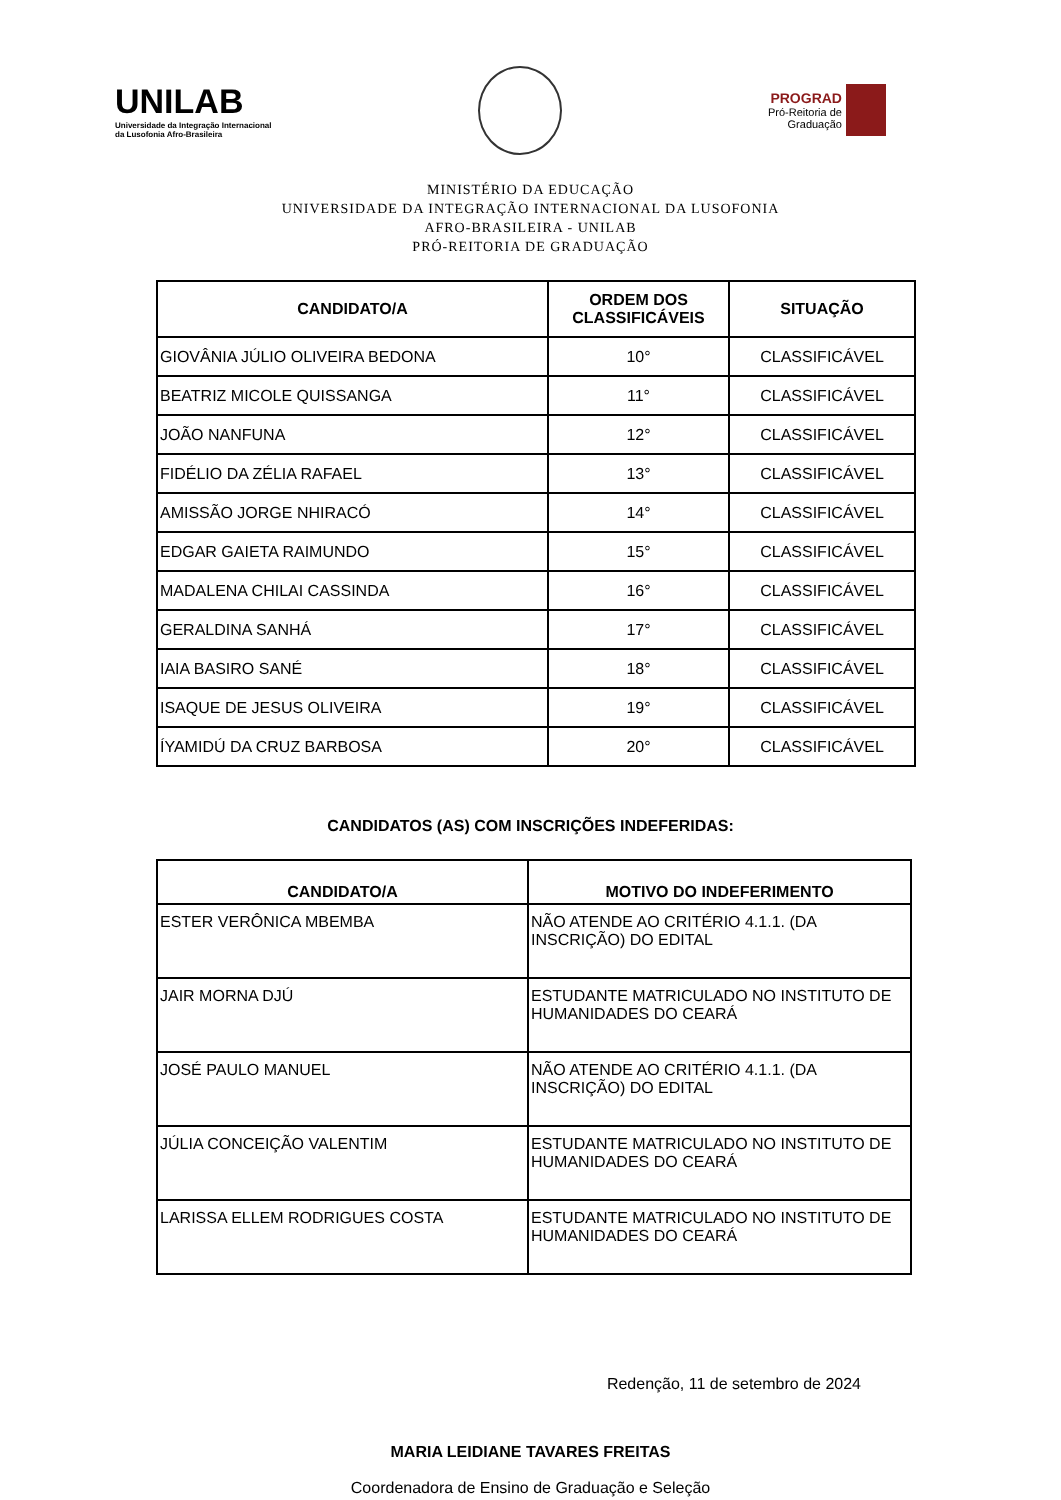UNILAB
Universidade da Integração Internacional
da Lusofonia Afro-Brasileira
PROGRAD
Pró-Reitoria de
Graduação
MINISTÉRIO DA EDUCAÇÃO
UNIVERSIDADE DA INTEGRAÇÃO INTERNACIONAL DA LUSOFONIA
AFRO-BRASILEIRA - UNILAB
PRÓ-REITORIA DE GRADUAÇÃO
| CANDIDATO/A | ORDEM DOS CLASSIFICÁVEIS | SITUAÇÃO |
| --- | --- | --- |
| GIOVÂNIA JÚLIO OLIVEIRA BEDONA | 10° | CLASSIFICÁVEL |
| BEATRIZ MICOLE QUISSANGA | 11° | CLASSIFICÁVEL |
| JOÃO NANFUNA | 12° | CLASSIFICÁVEL |
| FIDÉLIO DA ZÉLIA RAFAEL | 13° | CLASSIFICÁVEL |
| AMISSÃO JORGE NHIRACÓ | 14° | CLASSIFICÁVEL |
| EDGAR GAIETA RAIMUNDO | 15° | CLASSIFICÁVEL |
| MADALENA CHILAI CASSINDA | 16° | CLASSIFICÁVEL |
| GERALDINA SANHÁ | 17° | CLASSIFICÁVEL |
| IAIA BASIRO SANÉ | 18° | CLASSIFICÁVEL |
| ISAQUE DE JESUS OLIVEIRA | 19° | CLASSIFICÁVEL |
| ÍYAMIDÚ DA CRUZ BARBOSA | 20° | CLASSIFICÁVEL |
CANDIDATOS (AS) COM INSCRIÇÕES INDEFERIDAS:
| CANDIDATO/A | MOTIVO DO INDEFERIMENTO |
| --- | --- |
| ESTER VERÔNICA MBEMBA | NÃO ATENDE AO CRITÉRIO 4.1.1. (DA INSCRIÇÃO) DO EDITAL |
| JAIR MORNA DJÚ | ESTUDANTE MATRICULADO NO INSTITUTO DE HUMANIDADES DO CEARÁ |
| JOSÉ PAULO MANUEL | NÃO ATENDE AO CRITÉRIO 4.1.1. (DA INSCRIÇÃO) DO EDITAL |
| JÚLIA CONCEIÇÃO VALENTIM | ESTUDANTE MATRICULADO NO INSTITUTO DE HUMANIDADES DO CEARÁ |
| LARISSA ELLEM RODRIGUES COSTA | ESTUDANTE MATRICULADO NO INSTITUTO DE HUMANIDADES DO CEARÁ |
Redenção, 11 de setembro de 2024
MARIA LEIDIANE TAVARES FREITAS
Coordenadora de Ensino de Graduação e Seleção